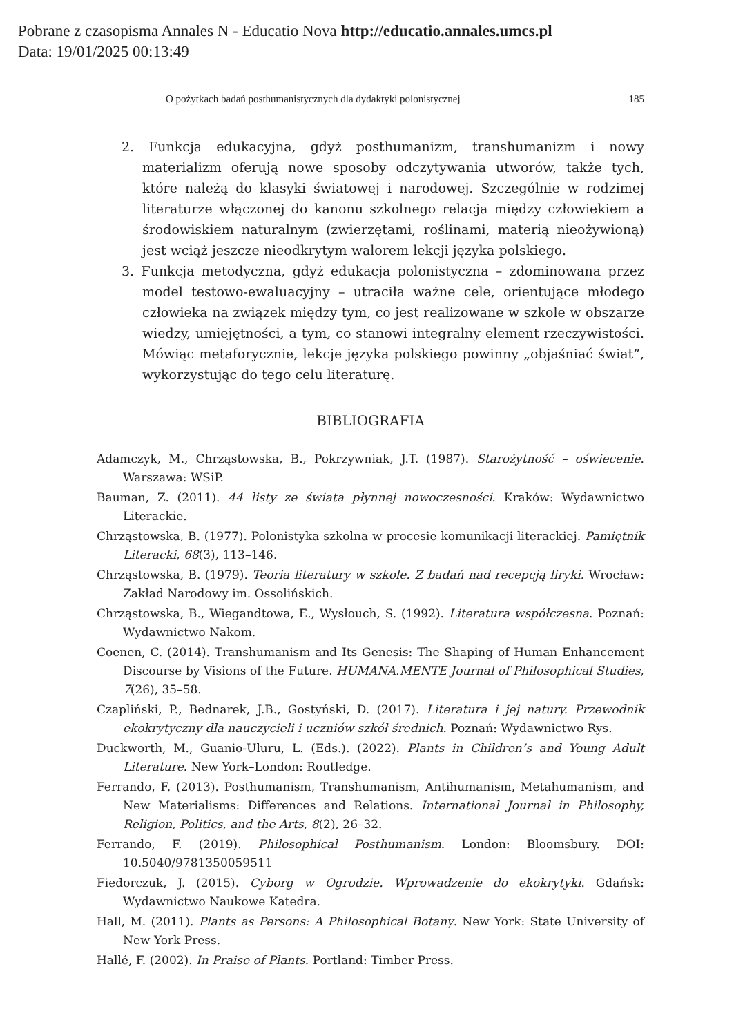Pobrane z czasopisma Annales N - Educatio Nova http://educatio.annales.umcs.pl
Data: 19/01/2025 00:13:49
O pożytkach badań posthumanistycznych dla dydaktyki polonistycznej 185
2. Funkcja edukacyjna, gdyż posthumanizm, transhumanizm i nowy materializm oferują nowe sposoby odczytywania utworów, także tych, które należą do klasyki światowej i narodowej. Szczególnie w rodzimej literaturze włączonej do kanonu szkolnego relacja między człowiekiem a środowiskiem naturalnym (zwierzętami, roślinami, materią nieożywioną) jest wciąż jeszcze nieodkrytym walorem lekcji języka polskiego.
3. Funkcja metodyczna, gdyż edukacja polonistyczna – zdominowana przez model testowo-ewaluacyjny – utraciła ważne cele, orientujące młodego człowieka na związek między tym, co jest realizowane w szkole w obszarze wiedzy, umiejętności, a tym, co stanowi integralny element rzeczywistości. Mówiąc metaforycznie, lekcje języka polskiego powinny „objaśniać świat”, wykorzystując do tego celu literaturę.
BIBLIOGRAFIA
Adamczyk, M., Chrząstowska, B., Pokrzywniak, J.T. (1987). Starożytność – oświecenie. Warszawa: WSiP.
Bauman, Z. (2011). 44 listy ze świata płynnej nowoczesności. Kraków: Wydawnictwo Literackie.
Chrząstowska, B. (1977). Polonistyka szkolna w procesie komunikacji literackiej. Pamiętnik Literacki, 68(3), 113–146.
Chrząstowska, B. (1979). Teoria literatury w szkole. Z badań nad recepcją liryki. Wrocław: Zakład Narodowy im. Ossolińskich.
Chrząstowska, B., Wiegandtowa, E., Wysłouch, S. (1992). Literatura współczesna. Poznań: Wydawnictwo Nakom.
Coenen, C. (2014). Transhumanism and Its Genesis: The Shaping of Human Enhancement Discourse by Visions of the Future. HUMANA.MENTE Journal of Philosophical Studies, 7(26), 35–58.
Czapliński, P., Bednarek, J.B., Gostyński, D. (2017). Literatura i jej natury. Przewodnik ekokrytyczny dla nauczycieli i uczniów szkół średnich. Poznań: Wydawnictwo Rys.
Duckworth, M., Guanio-Uluru, L. (Eds.). (2022). Plants in Children’s and Young Adult Literature. New York–London: Routledge.
Ferrando, F. (2013). Posthumanism, Transhumanism, Antihumanism, Metahumanism, and New Materialisms: Differences and Relations. International Journal in Philosophy, Religion, Politics, and the Arts, 8(2), 26–32.
Ferrando, F. (2019). Philosophical Posthumanism. London: Bloomsbury. DOI: 10.5040/9781350059511
Fiedorczuk, J. (2015). Cyborg w Ogrodzie. Wprowadzenie do ekokrytyki. Gdańsk: Wydawnictwo Naukowe Katedra.
Hall, M. (2011). Plants as Persons: A Philosophical Botany. New York: State University of New York Press.
Hallé, F. (2002). In Praise of Plants. Portland: Timber Press.